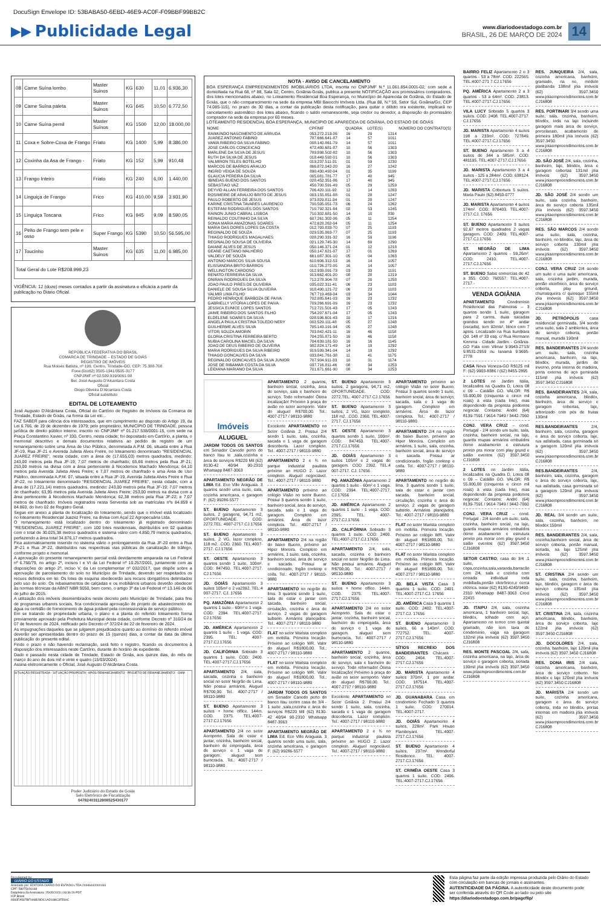DocuSign Envelope ID: 53BABA50-6EBD-46E9-AC0F-F09BBF99BB2C
▶▶
Publicidade Legal
www.diariodoestadogo.com.br
BRASIL, 26 DE MARÇO DE 2024
14
| 08 | Carne Suína lombo | Master Suinos | KG | 630 | 11,01 | 6.936,30 |
| 09 | Carne Suína paleta | Master Suinos | KG | 645 | 10,50 | 6.772,50 |
| 10 | Carne Suína pernil | Master Suínos | KG | 1500 | 12,00 | 18.000,00 |
| 11 | Coxa e Sobre-Coxa de Frango | Friato | KG | 1400 | 5,99 | 8.386,00 |
| 12 | Coxinha da Asa de Frango - | Friato | KG | 152 | 5,99 | 910,48 |
| 13 | Frango Inteiro | Friato | KG | 240 | 6,00 | 1.440,00 |
| 14 | Linguiça de Frango | Frico | KG | 410,00 | 9,59 | 3.931,90 |
| 15 | Linguiça Toscana | Frico | KG | 945 | 9,09 | 8.590,05 |
| 16 | Peito de Frango sem pele e osso | Super Frango | KG | 5390 | 10,50 | 56.595,00 |
| 17 | Toucinho | Master Suinos | KG | 635 | 11,00 | 6.985,00 |
| Total Geral do Lote R$208.999,23 | | | | | | |
VIGÊNCIA: 12 (doze) meses contados a partir da assinatura e eficácia a partir da publicação no Diário Oficial.
REPÚBLICA FEDERATIVA DO BRASIL
COMARCA DE TRINDADE – ESTADO DE GOIÁS
REGISTRO DE IMÓVEIS
Rua Moisés Batista, nº 199, Centro, Trindade-GO, CEP: 75.388-708
Fone:(0xx62) 3505-1341/3505-3177
CNPJ/MF nº 02.589.919/0001-98
Bel. José Augusto D'Alcantara Costa
Oficial
Diogo Oliveira D'Alcantara Costa
Oficial substituto
EDITAL DE LOTEAMENTO
José Augusto D'Alcântara Costa, Oficial do Cartório de Registro de Imóveis da Comarca de Trindade, Estado de Goiás, na forma da Lei etc...
FAZ SABER para ciência dos interessados, que em cumprimento ao disposto do Artigo 19, da Lei 6.766, de 19 de dezembro de 1979; pelo proprietário, MUNICÍPIO DE TRINDADE, pessoa jurídica de direito público interno, inscrito no CNPJ/MF nº 01.217.538/0001-15, com sede na Praça Constantino Xavier, nº 330, Centro, nesta cidade; foi depositado em Cartório, a planta, o memorial descritivo e demais documentos relativos ao pedido de registro de um remanejamento sobre uma Área de Uso Público, denominada A.P.M. 06, situada entre a Rua JF-19, Rua JF-21 e Avenida Julieta Alves Freire, no loteamento denominado "RESIDENCIAL JUAREZ FREIRE", nesta cidade, com a área de (17.655,03) metros quadrados, medindo: 243,00 metros pela Rua JF-19; 7,07 metros de chanfrado; 65,66 metros pela Rua JF-21; 253,00 metros na divisa com a área pertencente à Nicodemos Machado Mendonça; 64,10 metros pela Avenida Julieta Alves Freire; e 7,07 metros de chanfrado e uma Área de Uso Público, denominada A.P.M. 07, situada entre a Rua JF-19, Avenida Julieta Alves Freire e Rua JF-22, no loteamento denominado "RESIDENCIAL JUAREZ FREIRE", nesta cidade, com a área de (17.221,14) metros quadrados, medindo: 243,00 metros pela Rua JF-19; 7,07 metros de chanfrado; 63,95 metros pela Avenida Julieta Alves Freire; 253,00 metros na divisa com a área pertencente à Nicodemos Machado Mendonça; 62,38 metros pela Rua JF-22; e 7,07 metros de chanfrado. Imóveis registrados nesta Serventia sob as matrículas nºs 84.859 e 84.860, do livro 02 de Registro Geral.
Segue em anexo a planta de localização do loteamento, sendo que o imóvel está localizado no loteamento Residencial Juazez Freire, na divisa com Açaí 22 Agropecuária Ltda.
O remanejamento está localizado dentro do loteamento já registrado denominado "RESIDENCIAL JUAREZ FREIRE", com 100 lotes residenciais, distribuídos em 02 quadras com o total de 30.025,38 metros quadrados e sistema viário com 4.850,79 metros quadrados, perfazendo a área total 34.876,17 metros quadrados.
Fica automaticamente inserido no sistema viário o prolongamento da Rua JF-20 entre a Rua JF-21 e Rua JF-22, distribuídos nas respectivas vias públicas de canalização de tráfego, conforme projeto e memorial.
A aprovação do presente remanejamento parcial está devidamente amparada na Lei Federal nº 6.766/79, no artigo 2º, incisos I e VI da Lei Federal nº 10.257/2001, juntamente com as disposições do artigo 2º, inciso V, da Lei complementar nº 032/2017, que dispõe sobre a aprovação de parcelamento do solo no Município de Trindade, devendo ser respeitados os recuos definidos em lei. Os lotes de esquina obedecerão aos recuos obrigatórios delimitados pelo uso do solo. Os rebaixamentos de calçadas e os mobiliários urbanos deverão obedecer às normas técnicas da ABNT NBR 9050, bem como, o artigo 3º da Lei Federal nº 13.146 de 06 de julho de 2015.
A utilização dos imóveis desmembrados neste decreto pelo Município de Trindade, para fins de programas urbanos sociais, fica condicionada aprovação de projeto de abastecimento de água ou certidão de fornecimento de água potável pela concessionária de serviço público.
Em se tratando de propriedade urbana, o plano e a planta do referido loteamento forma previamente aprovado pela Prefeitura Municipal desta cidade, conforme Decreto nº 316/24 de 07 de fevereiro de 2024, retificado pelo Decreto nº 372/24 de 22 de fevereiro de 2024.
As impugnações daqueles que se julgarem prejudicados quanto ao domínio do referido imóvel deverão ser apresentadas dentro do prazo de 15 (quinze) dias, a contar da data da última publicação do presente edital.
Findo o prazo e não havendo reclamação, será feito o registro, ficando os documentos à disposição dos interessados neste Cartório, durante do horário de expediente.
Dado e passado nesta cidade de Trindade, Estado de Goiás, aos quinze dias, do mês de março do ano de dois mil e vinte e quatro (15/03/2024).
Assina eletronicamente o Oficial, José Augusto D'Alcântara Costa.
SITUAÇÃO REGISTRADA · SITUAÇÃO PROPOSTA - APÓS REMANEJAMENTO · PROJETO DE REMANEJAMENTO · CMM
Poder Judiciário do Estado de Goiás
Selo Eletrônico de Fiscalização
04782403112808525430177
NOTA - AVISO DE CANCELAMENTO
BOA ESPERANÇA EMPREENDIMENTOS IMOBILIÁRIOS LTDA, inscrita no CNPJ/MF N.º 11.061.854.0001-02, com sede a domiciliada na Rua 68, nº 88, Sala 02, Centro, Goiânia-Goiás, publica a presente NOTIFICAÇÃO aos promissários compradores, dos lotes mencionados abaixo, no Loteamento Residencial Boa Esperança, no Município de Aparecida de Goiânia, do Estado de Goiás, que o não comparecimento na sede da empresa MBI Baiocchi Imóveis Ltda. (Rua 88, N.º 59, Setor Sul, Goiânia/Go, CEP 74.085-115), no prazo de 30 dias, a contar da publicação desta notificação, para quitar o débito ora existente, implicará no cancelamento automático dos lotes abaixo, ficando o saldo remanescente, seja credor ou devedor, a disposição do promissário comprador na sede da empresa por 60 meses.
LOTEAMENTO RESIDENCIAL BOA ESPERANÇA, MUNICÍPIO DE APARECIDA DE GOIÂNIA, DO ESTADO DE GOIÁS
| NOME | CPF/MF | QUADRA | LOTE(S) | NÚMERO DO CONTRATO(S) |
| --- | --- | --- | --- | --- |
| RAIMUNDO NASCIMENTO DE ARRUDA | 053.272.213-26 | 16 | 29 | 1214 |
| JUAREZ ANTONIO FABINO | 787.666.641-87 | 14 | 57 | 1011 |
| VANIA RIBEIRO DA SILVA FABINO | 008.140.861-79 | 14 | 57 | 1011 |
| JOSE CARLOS CONCEICAO | 472.480.681-87 | 10 | 56 | 1303 |
| MARLENE DA SILVA DE JESUS | 789.898.502-82 | 10 | 56 | 1303 |
| RUTH DA SILVA DE JESUS | 018.449.592-01 | 10 | 56 | 1303 |
| VALMIRON TELES BOTELHO | 019.237.511-31 | 01 | 59 | 1230 |
| MARCOS DE BARROS ARAUJO | 866.872.042-20 | 16 | 27 | 1242 |
| INGRID VEIGA DE SOUZA | 890.430.492-04 | 01 | 35 | 1199 |
| GLAUCIA PEREIRA DA SILVA | 005.081.781-77 | 17 | 40 | 945 |
| IBINEIAS BUENO DOS SANTOS | 028.452.351-86 | 17 | 40 | 945 |
| SEBASTIAO VAZ | 450.700.591-49 | 05 | 29 | 1259 |
| DEYVID ALLAN FERREIRA DOS SANTOS | 706.420.111-92 | 12 | 14 | 1283 |
| ROSIMEIRE DE ARAUJO BRITO DE JESUS | 003.155.851-88 | 01 | 28 | 1247 |
| PAULO ROBERTO DE JESUS | 973.829.811-34 | 01 | 28 | 1247 |
| KARINE CRISTINA TAVARES LAURENCO | 700.505.051-73 | 06 | 24 | 1262 |
| ESTEFANI RODRIGUES DOS SANTOS | 710.792.321-84 | 02 | 53 | 1245 |
| RAINON JUNIO CABRAL LISBOA | 710.302.681-50 | 14 | 10 | 830 |
| REINALDO COUTINHO DA SILVA | 607.261.302-06 | 05 | 11 | 1254 |
| SONIA MARIA AMAZONAS SOARES | 472.628.262-04 | 05 | 11 | 1254 |
| MARIA DAS DORES LOPES DA COSTA | 012.703.833-70 | 07 | 25 | 1193 |
| REGINALDO DE SOUZA | 029.535.863-77 | 07 | 25 | 1193 |
| THIAGO RODRIGUES MAGALHAES | 028.290.331-32 | 16 | 59 | 1196 |
| REGINALDO SOUSA DE OLIVEIRA | 021.129.745-30 | 14 | 69 | 1290 |
| DAIANE ALVES DE JESUS | 050.146.371-24 | 01 | 12 | 1218 |
| GEANE CAETANO MALHEIRO | 050.147.621-07 | 17 | 01 | 1269 |
| VALDELY DE SOUZA | 661.087.301-10 | 05 | 04 | 1263 |
| ANTONIO MARCOS SILVA SOUSA | 610.606.312-53 | 16 | 14 | 1057 |
| ELISSANDRA BRITO BARROS | 010.726.272-05 | 16 | 14 | 1057 |
| WELLINGTON CARDOSO | 012.939.091-73 | 03 | 33 | 1191 |
| RENATO FERREIRA DA SILVA | 913.662.401-20 | 08 | 28 | 1219 |
| ONIRAN RODRIGUES DA SILVA | 712.278.904-78 | 07 | 20 | 1258 |
| JOAO PAULO PIRES DE OLIVEIRA | 035.022.311-41 | 06 | 23 | 1183 |
| DANIELE DE SOUSA SILVA OLIVEIRA | 918.490.121-72 | 06 | 23 | 1183 |
| VALMIR LIMA FILHO | 767.719.463-04 | 03 | 34 | 1044 |
| PEDRO HENRIQUE BARBOZA DE PAIVA | 702.885.641-03 | 16 | 23 | 1232 |
| GABRIELLY VITORIA LOPES DE PAIVA | 709.266.691-09 | 16 | 23 | 1232 |
| JESSICA EUNICE LOPES SANTOS | 712.721.501-43 | 17 | 05 | 1243 |
| JAIME RIBEIRO DOS SANTOS FILHO | 754.207.671-04 | 17 | 05 | 1243 |
| ELDELENE SOARES DA SILVA | 028.596.601-43 | 10 | 17 | 1216 |
| ANGELA PAULA CRISTINA TOLEDO NERY | 002.529.111-48 | 05 | 27 | 1248 |
| GUILHERME ALVES SILVA | 705.143.191-94 | 05 | 27 | 1248 |
| VITOR SOUZA AMORIN | 703.842.421-11 | 16 | 46 | 1158 |
| GLORIA CRISTINA FERREIRA BERTO | 704.255.871-50 | 16 | 46 | 1158 |
| NUBIA CAROLINA MACIEL DA SILVA | 704.639.181-50 | 16 | 16 | 1145 |
| JOAO DE DEUS RIBEIRO DE OLIVEIRA | 982.824.171-49 | 14 | 19 | 1292 |
| MARIA RODRIGUES DA SILVA RIBEIRO | 919.599.341-04 | 14 | 19 | 1292 |
| THIAGO GONCALVES DA SILVA | 033.841.761-38 | 11 | 41 | 1175 |
| REGINALDO GONCALVES DA SILVA JUNIOR | 707.904.911-33 | 10 | 31 | 1174 |
| JOSE DE RIBAMAR COSTA DA SILVA | 037.716.811-46 | 08 | 34 | 1253 |
| LEIDIANA MARIANO DA SILVA | 701.671.661-90 | 08 | 34 | 1253 |
Imóveis
ALUGUEL
JARDIM TODOS OS SANTOS em Senador Canedo perto do banco Itau te ,sala,cozinha e área de serviços R$220 Mil (62) 8130-42 40/94 90-2310 Whatsapp 8487-3063
APARTAMENTO NEGRÃO DE LIMA Ed. Eco Ville Araguaia. 3 quartos sendo uma suíte, sala, cozinha americana, e garagem F: (62) 99286-5577
ST. BUENO Apartamento 3 suítes, 2 garagens, 94,71 m2, OPORTUNIDADE. COD: 2272.TEL: 4007-2717.CJ.17656
ST. BUENO Apartamento 3 suítes, 2 VG, lazer completo, 118 m2. .COD. 2360. TEL:4007-2717. CJ.17656
ST. OESTE Apartamento 3 quartos sendo 1 suíte, 100m². COD: 847450. TEL:4007-2717. CJ.17656
JD. GOIÁS Apartamento 3 suítes 105m² e 2 va2392. TEL:4 007-2717. CJ. 17656
PQ. AMAZÔNIA Apartamento 2 quartos 1 suíte - 60m² e 1 vaga. COD: 2394. TEL:4007-2717. CJ.17656
JD. AMÉRICA Apartamento 2 quartos 1 suíte - 1 vaga. COD: 2395. TEL: 4007-2717.CJ.17656
JD. CALIFÓRNIA Sobrado 3 quartos 1 suíte. COD: 2400. TEL:4007-2717.CJ.17656
APARTAMENTO 2/4, sala, sacada, cozinha e banheiro social no setor Negrão de Lima. Não possui armários. Aluguel R$700,00. Tel.: 4007-2717 / 98110-9880
ST. BUENO Apartamento 3 suítes + home office. 144m. COD. 2375. TEL:4007-2717.CJ.17656
APARTAMENTO 2/4 no setor Aeroporto. Sala de estar e jantar, cozinha, banheiro social, banheiro de empregada, área de serviço e 1 vaga de garagem. aluguel sem burocracia. Tel.: 4007-2717 / 98110-9880
APARTAMENTO 2 quartos, banheiro social, cozinha, área de serviço, sala e banheiro de serviço. Todo reformado! Ótima localização! Próximo à praça do avião no setor aeroporto. Valor do aluguel R$700,00. Tel.: 4007-2717 / 98110-9880
Excelente APARTAMENTO no Setor Goiânia 2. Possui 2/4 sendo 1 suíte, sala, cozinha, sacada e 1 vaga de garagem descoberta. Lazer completo. Tel.: 4007-2717 / 98110-9880
APARTAMENTO 2 e ¾ no parque industrial paulista próximo ao HUGO 2. Lazer completo. Aluguel negociável. Tel.: 4007-2717 / 98110-9880
APARTAMENTO próximo ao colégio Visão no setor Bueno. Possui 3 quartos sendo 1 suíte, banheiro social, área de serviço, sacada, sala e 1 vaga de garagem. Completo em armários. Área de lazer completa. Tel.: 4007-2717 / 98110-9880
APARTAMENTO 2/4 na região do baixo Bueno, próximo ao Hiper Moreira. Completo em armários, 1 suíte, sala, cozinha, banheiro social, área de serviço e sacada. Possui ar condicionado, fogão cooktop e coifa. Tel.: 4007-2717 / 98110-9880
APARTAMENTO no negrão de lima. 3 quartos sendo 1 suíte, sala de estar e jantar com sacada, banheiro social, circulação, cozinha e área de serviço. 2 vagas de garagem subsolo. Armários planejados. Tel.: 4007-2717 / 98110-9880
FLAT no setor Marista completo em mobília. Primeira locação. Próximo ao colégio WR. Valor do aluguel R$1800,00. Tel.: 4007-2717 / 98110-9880
FLAT no setor Marista completo em mobília. Primeira locação. Próximo ao colégio WR. Valor do aluguel R$1800,00. Tel.: 4007-2717 / 98110-9880
JARDIM TODOS OS SANTOS em Senador Canedo perto do banco Itau centro casa de 3/4 - 1 suíte ,sala,cozinha e área de serviços R$220 Mil (62) 8130-42 40/94 90-2310 Whatsapp 8487-3063
APARTAMENTO NEGRÃO DE LIMA Ed. Eco Ville Araguaia. 3 quartos sendo uma suíte, sala, cozinha americana, e garagem F: (62) 99286-5577
ST. BUENO Apartamento 3 suítes, 2 garagens, 94,71 m2, OPORTUNIDADE. COD: 2272.TEL: 4007-2717.CJ.17656
ST. BUENO Apartamento 3 suítes, 2 VG, lazer completo, 118 m2. .COD. 2360. TEL:4007-2717. CJ.17656
ST. OESTE Apartamento 3 quartos sendo 1 suíte, 100m². COD: 847450. TEL:4007-2717.CJ.17656
JD. GOIÁS Apartamento 3 suítes 105m² e 2 vagas de garagem. COD: 2392. TEL:4 007-2717. CJ. 17656
PQ. AMAZÔNIA Apartamento 2 quartos 1 suíte - 60m² e 1 vaga. COD: 2394. TEL:4007-2717. CJ.17656
JD. AMÉRICA Apartamento 2 quartos 1 suíte - 1 vaga. COD: 2395. TEL: 4007-2717.CJ.17656
JD. CALIFÓRNIA Sobrado 3 quartos 1 suíte. COD: 2400. TEL:4007-2717.CJ.17656
APARTAMENTO 2/4, sala, sacada, cozinha e banheiro social no setor Negrão de Lima. Não possui armários. Aluguel R$700,00. Tel.: 4007-2717 / 98110-9880
ST. BUENO Apartamento 3 suítes + home office. 144m. COD. 2375. TEL:4007-2717.CJ.17656
APARTAMENTO 2/4 no setor Aeroporto. Sala de estar e jantar, cozinha, banheiro social, banheiro de empregada, área de serviço e 1 vaga de garagem. aluguel sem burocracia. Tel.: 4007-2717 / 98110-9880
APARTAMENTO 2 quartos, banheiro social, cozinha, área de serviço, sala e banheiro de serviço. Todo reformado! Ótima localização! Próximo à praça do avião no setor aeroporto. Valor do aluguel R$700,00. Tel.: 4007-2717 / 98110-9880
Excelente APARTAMENTO no Setor Goiânia 2. Possui 2/4 sendo 1 suíte, sala, cozinha, sacada e 1 vaga de garagem descoberta. Lazer completo. Tel.: 4007-2717 / 98110-9880
APARTAMENTO 2 e ¾ no parque industrial paulista próximo ao HUGO 2. Lazer completo. Aluguel negociável. Tel.: 4007-2717 / 98110-9880
APARTAMENTO próximo ao colégio Visão no setor Bueno. Possui 3 quartos sendo 1 suíte, banheiro social, área de serviço, sacada, sala e 1 vaga de garagem. Completo em armários. Área de lazer completa. Tel.: 4007-2717 / 98110-9880
APARTAMENTO 2/4 na região do baixo Bueno, próximo ao Hiper Moreira. Completo em armários, 1 suíte, sala, cozinha, banheiro social, área de serviço e sacada. Possui ar condicionado, fogão cooktop e coifa. Tel.: 4007-2717 / 98110-9880
APARTAMENTO no negrão de lima. 3 quartos sendo 1 suíte, sala de estar e jantar com sacada, banheiro social, circulação, cozinha e área de serviço. 2 vagas de garagem subsolo. Armários planejados. Tel.: 4007-2717 / 98110-9880
FLAT no setor Marista completo em mobília. Primeira locação. Próximo ao colégio WR. Valor do aluguel R$1800,00. Tel.: 4007-2717 / 98110-9880
FLAT no setor Marista completo em mobília. Primeira locação. Próximo ao colégio WR. Valor do aluguel R$1800,00. Tel.: 4007-2717 / 98110-9880
JD. BELA VISTA Casa 3 quartos 1 suíte. COD: 2401. TEL:4007-2717.CJ. 17656
JD. AMÉRICA Casa 3 quartos 1 suíte. COD: 2402. TEL:4007-2717.CJ. 17656
ST. BUENO Apartamento 3 suítes, 66 a 140m². COD: 772752. TEL: 4007-2717.CJ.17656
SÍTIOS RECREIO DOS BANDEIRANTES Chácara - COD: 2404. TEL:4007-2717.CJ.17656
JD. MARISTA Apartamento 4 suítes 370m², 1 por andar. COD: 187514. TEL:4007-2717.CJ.17656
JD. GUANABARA Casa em condominio Fechado 3 quartos 1 suíte. COD: 270014. TEL:4007-2717.
JD. GOIÁS Apartamento 4 suítes, 228m². Park House Flamboyant. TEL:4007-2717.CJ.17656
ST. BUENO Apartamento 4 suítes, 237m². Wonderful Residence. TEL: 4007-2717.CJ.17656
ST. CRIMÉIA OESTE Casa 3 quartos 1 suíte. COD: 2406. TEL:4007-2717.CJ.17656
BAIRRO FELIZ Apartamento 2 e 3 quartos - 53 a 78m². COD: 222565. TEL:4007-271 7.CJ.17656
PQ. AMÉRICA Apartamento 2 a 3 quartos - 53 a 64m². COD: 23813. TEL:4007-2717.CJ.17656
VILA LUCY Sobrado 5 quartos 3 suítes. COD: 2408. TEL:4007-2717. CJ.17656
JD. MARISTA Apartamento 4 suítes 198 a 233m². COD: 727849. TEL:4007-2717.CJ.17656
ST. BUENO Apartamento 3 a 4 suítes de 344 a 585m². COD: 481195. TEL:4007-2717.CJ.17656
JD. MARISTA Apartamento 3 a 4 suítes - 125 a 284m². COD: 638124. TEL:4007-2717.CJ.17656
JD. MARISTA Cobertura 5 suítes. Maria Paulo (62) 8450-0777
JD. MARISTA Apartamento 4 suítes 174m². COD: 870403. TEL:4007-2717.CJ. 17656
ST. BUENO Apartamento 3 suítes 92,67 metros quadrados 2 vagas garagem. COD: 2409. TEL:4007-2717.CJ.17656
ST. NEGRÃO DE LIMA Apartamento 2 quartos - 59,26m². COD: 2410. TEL:4007-2717.CJ.17656
ST. BUENO Salas comercias de 42 a 355. COD: 760557. TEL:4007-2717.-
VENDA GOIÂNIA
APARTAMENTO Condomínio Residencial das Palmeiras – 3 quartos sendo 1 suíte, garagem para 2 carros, duas sacadas grandes sendo no 4º andar (escada), tem 92mts², bloco com 7 aptos. Localizado na Rua Itumbiara Qd. 148 nº 33 esq. c/ Rua Hermann Komma - Cidade Jardim - Goiânia-GO Fala com Vilmar 9.9943-2713/ 9.8531-2959 ou Ianamá 9.9695-2778
CASA Nova Veneza-GO R$125 mil F: (62) 9903-8386 / (62) 8455-2895
2 LOTES no Jardim Itália, localizados na Quadra D, Lotes 08 e 09 – Catálão GO. VALOR: R$ 55.000,00 (cinquenta e cinco mil reais) à vista (cada lote), mas dependendo da proposta podemos negociar. Contatos: André (64) 8139-7591 / 9614-7949 / 3442-7060
CONJ. VERA CRUZ – cond. Portugal - 2/4 sendo um suíte, sala, cozinha, banheiro social, na laje, guarda roupas armários embutidos ótimo acabamento e estrutura pronto pra morar com play grund e salão eventos (62) 3597.3450 CJ16808
2 LOTES no Jardim Itália, localizados na Quadra D, Lotes 08 e 09 – Catálão GO. VALOR: R$ 55.000,00 (cinquenta e cinco mil reais) à vista (cada lote), mas dependendo da proposta podemos negociar. Contatos: André (64) 8139-7591 / 9614-7949 / 3442-7060
CONJ. VERA CRUZ – cond. Portugal - 2/4 sendo um suíte, sala, cozinha, banheiro social, na laje, guarda roupas armários embutidos ótimo acabamento e estrutura pronto pra morar com play grund e salão eventos (62) 3597.3450 CJ16808
SETOR CASTRO, casa de 3/4 ,1 suite, copa,cozinha,sala,varanda,barracão com 2/4, sala e cozinha com entrada individual toda mobiliada,portão eletrônico,e cerca elétrica. tratar (62) 8130-4240/9490-2310 Whatsapp 8487-3063 Creci 22415
JD. ITAIPU 2/4, sala, cozinha americana, 1 banheiro social, laje, blindéx, telhado com aço. Apartamento no terreo com quintal gramado, não tem taxa de condomínio, vaga na garagem 132mil jóia imóveis (62) 3597.3450 CJ16808
RES. MONTE PASCOAL 2/4, sala, cozinha americana, na laje, área de serviço e garagem coberta, seriada 130mil jóia imóveis (62) 3597.3450 www.joiaempreendimentos.com.br CJ16808
RES. JUNQUEIRA 2/4, sala, cozinha americana, banheiro, gramado, na ne, modelo platibanda 138mil jóia imóveis (62) 3597.3450 www.joiaempreendimentos.com.br CJ16808
RES. PORTINARI 3/4 sendo uma suíte, sala, cozinha, banheiro, blindéx, toda na laje incluindo garagem mais área de serviço, porcelanato, acabamento de primeira 180mil jóia imóveis (62) 3597.3450 www.joiaempreendimentos.com.br CJ16808
JD. SÃO JOSÉ 2/4, sala, cozinha, banheiro, laje, blindéx, área e garagem cobertas 131mil jóia imóveis (62) 3597.3450 www.joiaempreendimentos.com.br CJ16808
JD. SÃO JOSÉ 2/4 sendo um suíte, sala cozinha, banheiro, área de serviço coberta 135mil jóia imóveis (62) 3597.3450 www.joiaempreendimentos.com.br CJ16808
RES. SÃO MARCOS 2/4 sendo uma suíte, sala, cozinha, banheiro, no blindéx, laje, área de serviço coberta 130mil jóia imóveis (62) 3597.3450 www.joiaempreendimentos.com.br CJ16808
CONJ. VERA CRUZ 2/4 sendo um suite e uma suíte americana, sala, cozinha jardim, murada, portão eletrônico, área de serviço coberta, play ground, churrasqueira c/ quiosque 155mil jóia imóveis (62) 3597.3450 www.joiaempreendimentos.com.br CJ16808
JD. PETRÓPOLIS casa residencial germinada, 3/4 sendo uma suíte, sala 2 ambientes, área de serviço coberta, portão manual, murada 190mil
RES. BANDEIRANTES 2/4 sendo um suíte, sala, cozinha americana, banheiro, na laje, blindéx, murada, jardim de inverno, porta interna de madeira, porta externa de aço geminada 115mil jóia imóveis (62) 3597.3450 CJ16808
RES. BANDEIRANTES 2/4, sala, cozinha americana, blindéx, banheiro, área de serviço e garagem cobertas, laje, arborizado com pés de frutas 130mil
RES.BANDEIRANTES 2/4, banheiro, sala, cozinha, garagem e área de serviço coberta, laje, rua asfaltada, casa germinada só a garagem 120mil jóia imóveis (62) 3597.3450 www.joiaempreendimentos.com.br CJ16808
RES.BANDEIRANTES 2/4, banheiro, sala, cozinha, garagem e área de serviço coberta, laje, rua asfaltada, casa germinada só a garagem 120mil jóia imóveis (62) 3597.3450 www.joiaempreendimentos.com.br CJ16808
JD. REAL 3/4 sendo um suíte, sala, cozinha, banheiro, no blindéx 150mil
RES. BANDEIRANTES 2/4, sala, cozinha,banheiro social, área de serviço coberta, portão manual, seriada, na laje 125mil jóia imóveis (62) 3597.3450 www.joiaempreendimentos.com.br CJ16808
ST. CRISTINA 2/4 sendo um suíte, sala, cozinha, banheiro, laje, blindéx, garagem e área de serviço coberta 135mil jóia imóveis (62) 3597.3450 www.joiaempreendimentos.com.br CJ16808
ST. CRISTINA 2/4, sala, cozinha americana, blindéx, banheiro, área de serviço coberta, laje 122mil jóia imóveis (62) 3597.3450 CJ16808
JD. DOCOLORES 2/4, sala, cozinha, banheiro, laje 120mil jóia imóveis (62) 3597.3450 CJ16808
RES. DONA IRIS 2/4 sala, cozinha americana, banheiro, área de serviço coberto. No blindéx e laje 120mil jóia imóveis (62) 3597.3450 CJ16808
JD. MARISTA 2/4 sendo um suíte, cozinha americana, garagem e área de serviço coberta, toda no blindéx, portas internas em madeira jóia imóveis (62) 3597.3450 www.joiaempreendimentos.com.br CJ16808
DocuSigned by:
DIÁRIO DO ESTADO
Assinado por: EDITORA DIARIO DO ESTADO LTDA:24946442000193
CPF: 58975026168
Data/Hora da Assinatura: 25/05/2023 | 08:36:26 PDT
ICP Brasil
9393FA587BF046B28DC1AD188C3FE84C
Esta página faz parte da edição impressa produzida pelo Diário do Estado com circulação em bancas de jornais e assinantes.
AUTENTICIDADE DA PÁGINA. A autenticidade deste documento pode ser conferida através do QR Code ao lado ou pelo site https://diariodoestadogo.com.br/pageflip/